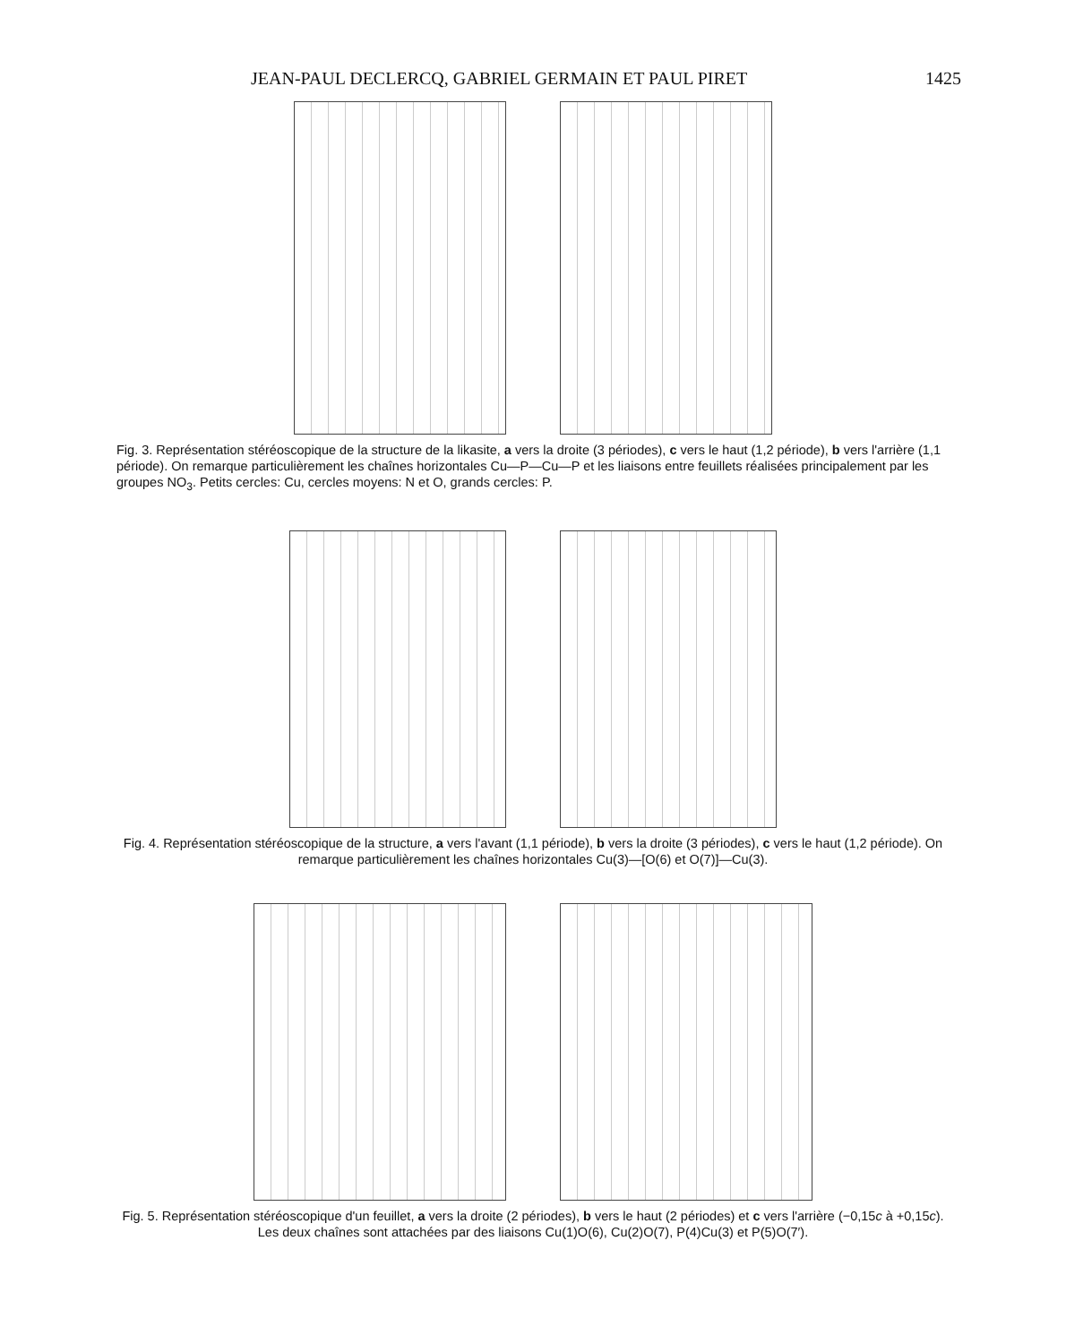JEAN-PAUL DECLERCQ, GABRIEL GERMAIN ET PAUL PIRET 1425
Fig. 3. Représentation stéréoscopique de la structure de la likasite, a vers la droite (3 périodes), c vers le haut (1,2 période), b vers l'arrière (1,1 période). On remarque particulièrement les chaînes horizontales Cu—P—Cu—P et les liaisons entre feuillets réalisées principalement par les groupes NO<sub>3</sub>. Petits cercles: Cu, cercles moyens: N et O, grands cercles: P.
Fig. 4. Représentation stéréoscopique de la structure, a vers l'avant (1,1 période), b vers la droite (3 périodes), c vers le haut (1,2 période). On remarque particulièrement les chaînes horizontales Cu(3)—[O(6) et O(7)]—Cu(3).
Fig. 5. Représentation stéréoscopique d'un feuillet, a vers la droite (2 périodes), b vers le haut (2 périodes) et c vers l'arrière (−0,15c à +0,15c). Les deux chaînes sont attachées par des liaisons Cu(1)O(6), Cu(2)O(7), P(4)Cu(3) et P(5)O(7′).